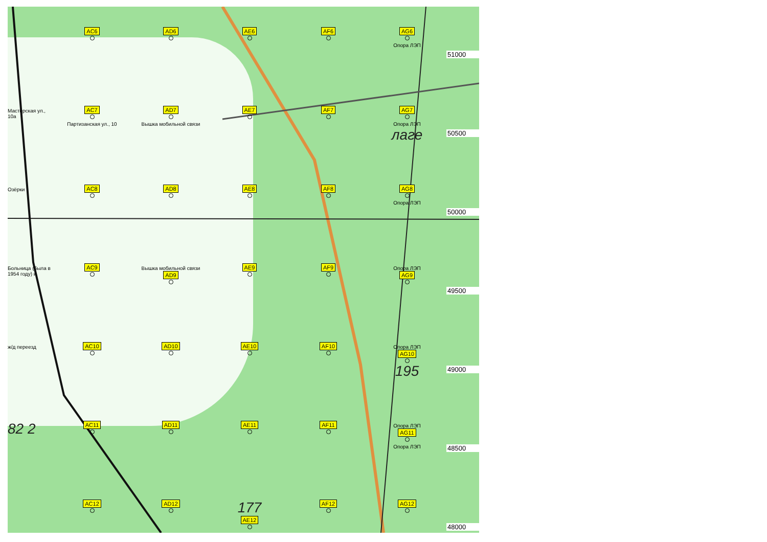AC6
AD6
AE6
AF6
AG6
Опора ЛЭП
51000
Мастерская ул., 10а
AC7
Партизанская ул., 10
AD7
Вышка мобильной связи
AE7
AF7
AG7
Опора ЛЭП
лаге
50500
Озёрки
AC8
AD8
AE8
AF8
AG8
Опора ЛЭП
50000
Больница (была в 1954 году) и
AC9
Вышка мобильной связи
AD9
AE9
AF9
Опора ЛЭП
AG9
49500
ж/д переезд
AC10
AD10
AE10
AF10
Опора ЛЭП
AG10 195
49000
82 2
AC11
AD11
AE11
AF11
Опора ЛЭП
AG11
Опора ЛЭП
48500
AC12
AD12
177
AE12
AF12
AG12
48000